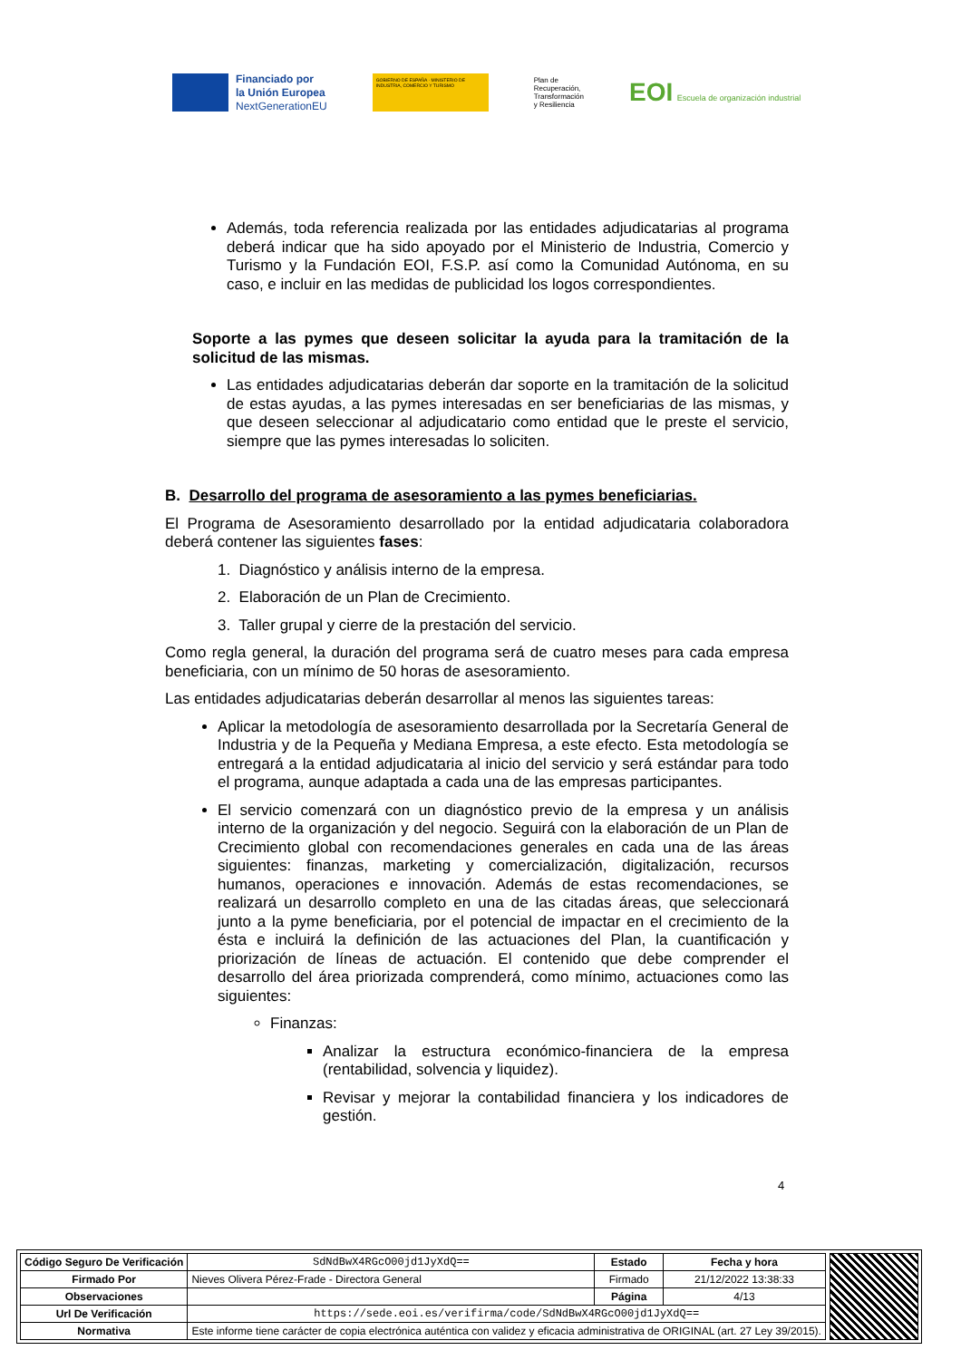Financiado por
la Unión Europea
NextGenerationEU
GOBIERNO DE ESPAÑA · MINISTERIO DE INDUSTRIA, COMERCIO Y TURISMO
Plan de
Recuperación,
Transformación
y Resiliencia
EOI Escuela de organización industrial
Además, toda referencia realizada por las entidades adjudicatarias al programa deberá indicar que ha sido apoyado por el Ministerio de Industria, Comercio y Turismo y la Fundación EOI, F.S.P. así como la Comunidad Autónoma, en su caso, e incluir en las medidas de publicidad los logos correspondientes.
Soporte a las pymes que deseen solicitar la ayuda para la tramitación de la solicitud de las mismas.
Las entidades adjudicatarias deberán dar soporte en la tramitación de la solicitud de estas ayudas, a las pymes interesadas en ser beneficiarias de las mismas, y que deseen seleccionar al adjudicatario como entidad que le preste el servicio, siempre que las pymes interesadas lo soliciten.
B. Desarrollo del programa de asesoramiento a las pymes beneficiarias.
El Programa de Asesoramiento desarrollado por la entidad adjudicataria colaboradora deberá contener las siguientes fases:
1. Diagnóstico y análisis interno de la empresa.
2. Elaboración de un Plan de Crecimiento.
3. Taller grupal y cierre de la prestación del servicio.
Como regla general, la duración del programa será de cuatro meses para cada empresa beneficiaria, con un mínimo de 50 horas de asesoramiento.
Las entidades adjudicatarias deberán desarrollar al menos las siguientes tareas:
Aplicar la metodología de asesoramiento desarrollada por la Secretaría General de Industria y de la Pequeña y Mediana Empresa, a este efecto. Esta metodología se entregará a la entidad adjudicataria al inicio del servicio y será estándar para todo el programa, aunque adaptada a cada una de las empresas participantes.
El servicio comenzará con un diagnóstico previo de la empresa y un análisis interno de la organización y del negocio. Seguirá con la elaboración de un Plan de Crecimiento global con recomendaciones generales en cada una de las áreas siguientes: finanzas, marketing y comercialización, digitalización, recursos humanos, operaciones e innovación. Además de estas recomendaciones, se realizará un desarrollo completo en una de las citadas áreas, que seleccionará junto a la pyme beneficiaria, por el potencial de impactar en el crecimiento de la ésta e incluirá la definición de las actuaciones del Plan, la cuantificación y priorización de líneas de actuación. El contenido que debe comprender el desarrollo del área priorizada comprenderá, como mínimo, actuaciones como las siguientes:
Finanzas:
Analizar la estructura económico-financiera de la empresa (rentabilidad, solvencia y liquidez).
Revisar y mejorar la contabilidad financiera y los indicadores de gestión.
4
| Código Seguro De Verificación | SdNdBwX4RGcO00jd1JyXdQ== | Estado | Fecha y hora |
| Firmado Por | Nieves Olivera Pérez-Frade - Directora General | Firmado | 21/12/2022 13:38:33 |
| Observaciones | | Página | 4/13 |
| Url De Verificación | https://sede.eoi.es/verifirma/code/SdNdBwX4RGcO00jd1JyXdQ== | | |
| Normativa | Este informe tiene carácter de copia electrónica auténtica con validez y eficacia administrativa de ORIGINAL (art. 27 Ley 39/2015). | | |